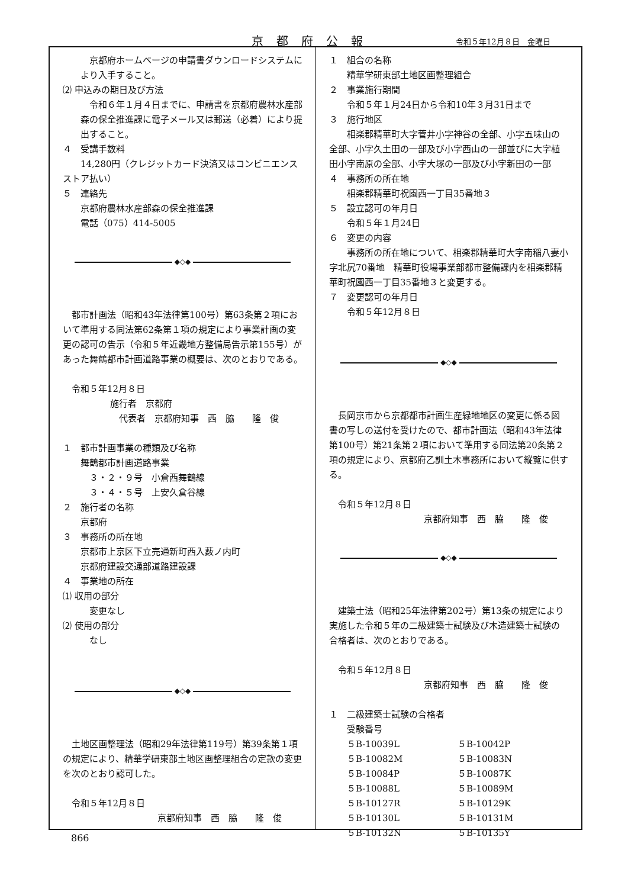京都府公報 令和５年12月８日　金曜日
京都府ホームページの申請書ダウンロードシステムにより入手すること。
⑵ 申込みの期日及び方法
令和６年１月４日までに、申請書を京都府農林水産部森の保全推進課に電子メール又は郵送（必着）により提出すること。
４　受講手数料
　14,280円（クレジットカード決済又はコンビニエンスストア払い）
５　連絡先
京都府農林水産部森の保全推進課
電話（075）414-5005
◆◇◆
都市計画法（昭和43年法律第100号）第63条第２項において準用する同法第62条第１項の規定により事業計画の変更の認可の告示（令和５年近畿地方整備局告示第155号）があった舞鶴都市計画道路事業の概要は、次のとおりである。
令和５年12月８日
施行者　京都府
代表者　京都府知事　西　脇　　隆　俊
１　都市計画事業の種類及び名称
舞鶴都市計画道路事業
３・２・９号　小倉西舞鶴線
３・４・５号　上安久倉谷線
２　施行者の名称
京都府
３　事務所の所在地
京都市上京区下立売通新町西入薮ノ内町
京都府建設交通部道路建設課
４　事業地の所在
⑴ 収用の部分
変更なし
⑵ 使用の部分
なし
◆◇◆
土地区画整理法（昭和29年法律第119号）第39条第１項の規定により、精華学研東部土地区画整理組合の定款の変更を次のとおり認可した。
令和５年12月８日
京都府知事　西　脇　　隆　俊
１　組合の名称
精華学研東部土地区画整理組合
２　事業施行期間
令和５年１月24日から令和10年３月31日まで
３　施行地区
　相楽郡精華町大字菅井小字神谷の全部、小字五味山の全部、小字久土田の一部及び小字西山の一部並びに大字植田小字南原の全部、小字大塚の一部及び小字新田の一部
４　事務所の所在地
相楽郡精華町祝園西一丁目35番地３
５　設立認可の年月日
令和５年１月24日
６　変更の内容
　事務所の所在地について、相楽郡精華町大字南稲八妻小字北尻70番地　精華町役場事業部都市整備課内を相楽郡精華町祝園西一丁目35番地３と変更する。
７　変更認可の年月日
令和５年12月８日
◆◇◆
長岡京市から京都都市計画生産緑地地区の変更に係る図書の写しの送付を受けたので、都市計画法（昭和43年法律第100号）第21条第２項において準用する同法第20条第２項の規定により、京都府乙訓土木事務所において縦覧に供する。
令和５年12月８日
京都府知事　西　脇　　隆　俊
◆◇◆
建築士法（昭和25年法律第202号）第13条の規定により実施した令和５年の二級建築士試験及び木造建築士試験の合格者は、次のとおりである。
令和５年12月８日
京都府知事　西　脇　　隆　俊
１　二級建築士試験の合格者
受験番号
| ５B-10039L | ５B-10042P |
| ５B-10082M | ５B-10083N |
| ５B-10084P | ５B-10087K |
| ５B-10088L | ５B-10089M |
| ５B-10127R | ５B-10129K |
| ５B-10130L | ５B-10131M |
| ５B-10132N | ５B-10135Y |
866